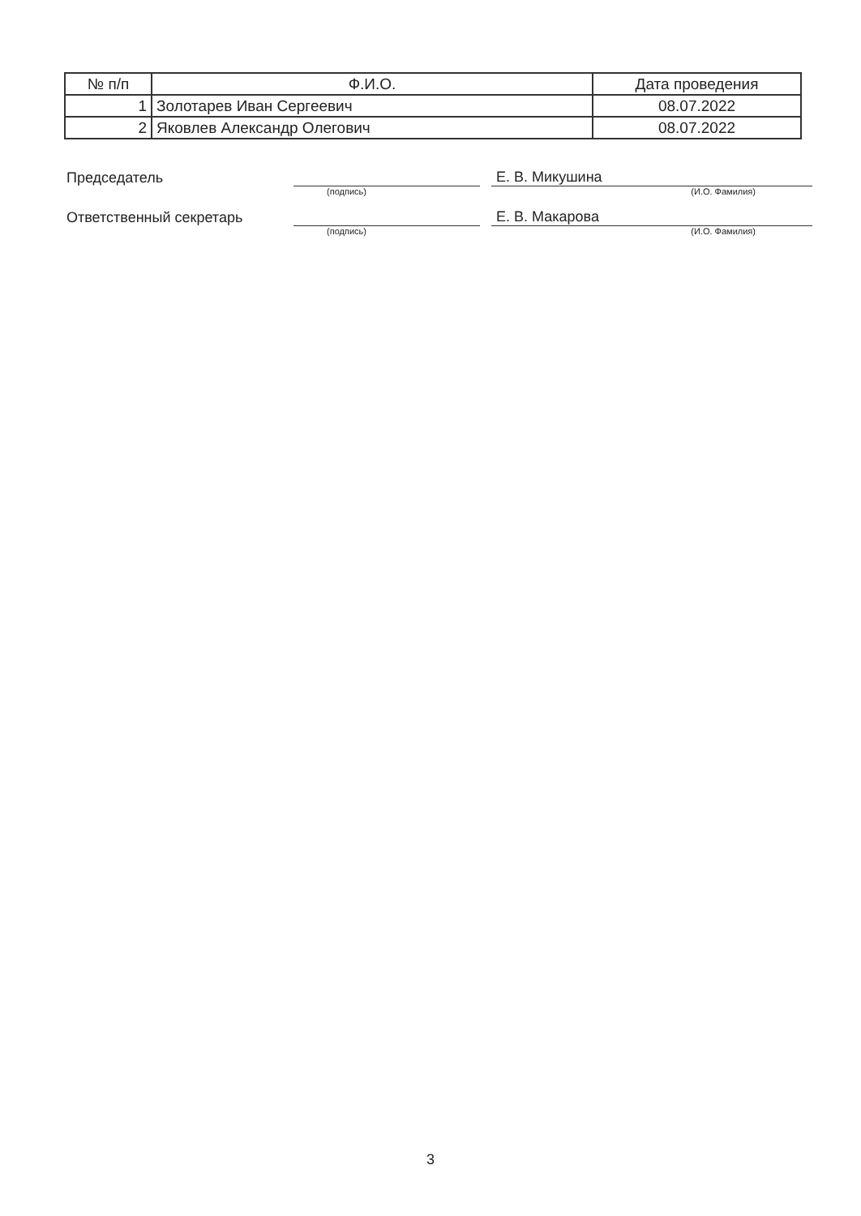| № п/п | Ф.И.О. | Дата проведения |
| --- | --- | --- |
| 1 | Золотарев Иван Сергеевич | 08.07.2022 |
| 2 | Яковлев Александр Олегович | 08.07.2022 |
Председатель
Е. В. Микушина
(подпись) (И.О. Фамилия)
Ответственный секретарь
Е. В. Макарова
(подпись) (И.О. Фамилия)
3